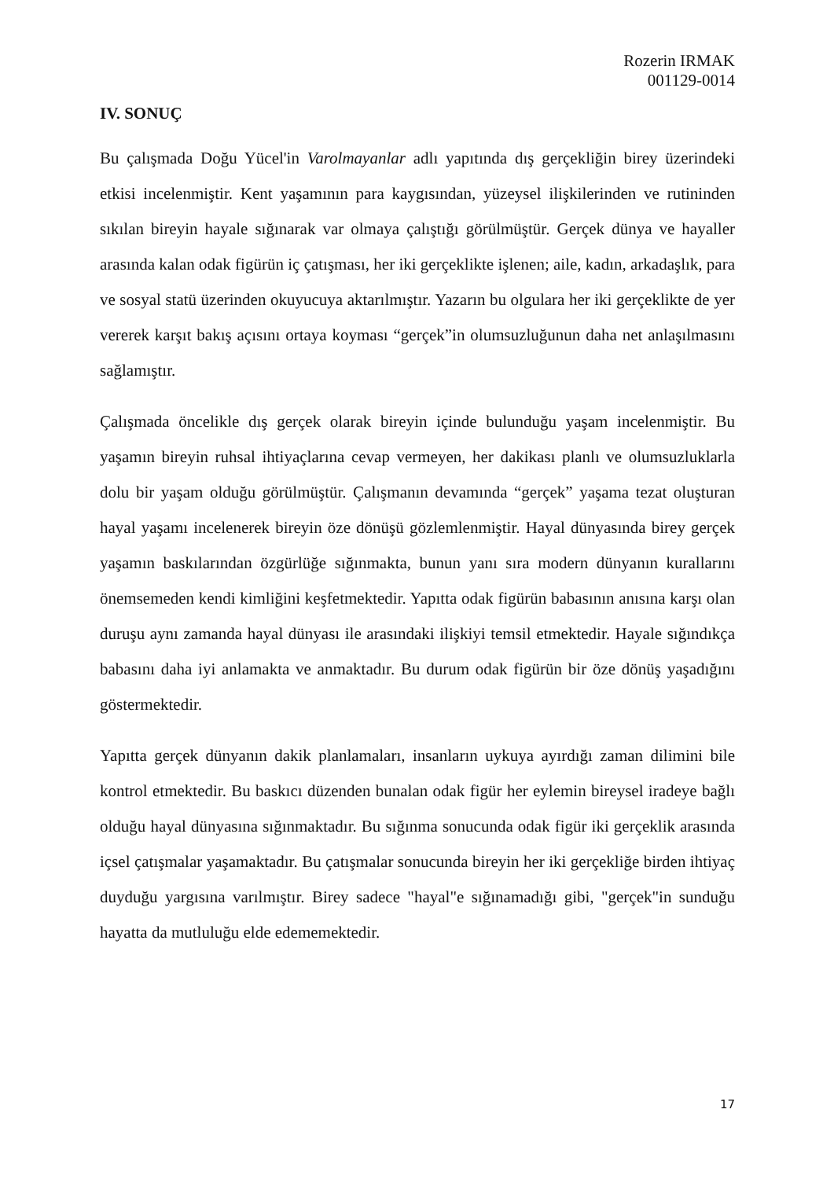Rozerin IRMAK
001129-0014
IV. SONUÇ
Bu çalışmada Doğu Yücel'in Varolmayanlar adlı yapıtında dış gerçekliğin birey üzerindeki etkisi incelenmiştir. Kent yaşamının para kaygısından, yüzeysel ilişkilerinden ve rutininden sıkılan bireyin hayale sığınarak var olmaya çalıştığı görülmüştür. Gerçek dünya ve hayaller arasında kalan odak figürün iç çatışması, her iki gerçeklikte işlenen; aile, kadın, arkadaşlık, para ve sosyal statü üzerinden okuyucuya aktarılmıştır. Yazarın bu olgulara her iki gerçeklikte de yer vererek karşıt bakış açısını ortaya koyması “gerçek”in olumsuzluğunun daha net anlaşılmasını sağlamıştır.
Çalışmada öncelikle dış gerçek olarak bireyin içinde bulunduğu yaşam incelenmiştir. Bu yaşamın bireyin ruhsal ihtiyaçlarına cevap vermeyen, her dakikası planlı ve olumsuzluklarla dolu bir yaşam olduğu görülmüştür. Çalışmanın devamında “gerçek” yaşama tezat oluşturan hayal yaşamı incelenerek bireyin öze dönüşü gözlemlenmiştir. Hayal dünyasında birey gerçek yaşamın baskılarından özgürlüğe sığınmakta, bunun yanı sıra modern dünyanın kurallarını önemsemeden kendi kimliğini keşfetmektedir. Yapıtta odak figürün babasının anısına karşı olan duruşu aynı zamanda hayal dünyası ile arasındaki ilişkiyi temsil etmektedir. Hayale sığındıkça babasını daha iyi anlamakta ve anmaktadır. Bu durum odak figürün bir öze dönüş yaşadığını göstermektedir.
Yapıtta gerçek dünyanın dakik planlamaları, insanların uykuya ayırdığı zaman dilimini bile kontrol etmektedir. Bu baskıcı düzenden bunalan odak figür her eylemin bireysel iradeye bağlı olduğu hayal dünyasına sığınmaktadır. Bu sığınma sonucunda odak figür iki gerçeklik arasında içsel çatışmalar yaşamaktadır. Bu çatışmalar sonucunda bireyin her iki gerçekliğe birden ihtiyaç duyduğu yargısına varılmıştır. Birey sadece "hayal"e sığınamadığı gibi, "gerçek"in sunduğu hayatta da mutluluğu elde edememektedir.
17